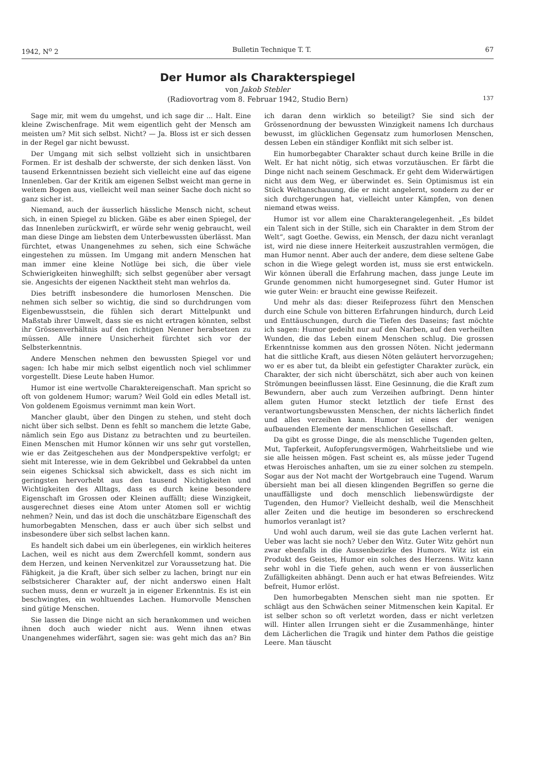1942, N<sup>o</sup> 2 Bulletin Technique T. T. 67
Der Humor als Charakterspiegel
von Jakob Stebler
(Radiovortrag vom 8. Februar 1942, Studio Bern)
137
Sage mir, mit wem du umgehst, und ich sage dir ... Halt. Eine kleine Zwischenfrage. Mit wem eigentlich geht der Mensch am meisten um? Mit sich selbst. Nicht? — Ja. Bloss ist er sich dessen in der Regel gar nicht bewusst.
Der Umgang mit sich selbst vollzieht sich in unsichtbaren Formen. Er ist deshalb der schwerste, der sich denken lässt. Von tausend Erkenntnissen bezieht sich vielleicht eine auf das eigene Innenleben. Gar der Kritik am eigenen Selbst weicht man gerne in weitem Bogen aus, vielleicht weil man seiner Sache doch nicht so ganz sicher ist.
Niemand, auch der äusserlich hässliche Mensch nicht, scheut sich, in einen Spiegel zu blicken. Gäbe es aber einen Spiegel, der das Innenleben zurückwirft, er würde sehr wenig gebraucht, weil man diese Dinge am liebsten dem Unterbewussten überlässt. Man fürchtet, etwas Unangenehmes zu sehen, sich eine Schwäche eingestehen zu müssen. Im Umgang mit andern Menschen hat man immer eine kleine Notlüge bei sich, die über viele Schwierigkeiten hinweghilft; sich selbst gegenüber aber versagt sie. Angesichts der eigenen Nacktheit steht man wehrlos da.
Dies betrifft insbesondere die humorlosen Menschen. Die nehmen sich selber so wichtig, die sind so durchdrungen vom Eigenbewusstsein, die fühlen sich derart Mittelpunkt und Maßstab ihrer Umwelt, dass sie es nicht ertragen könnten, selbst ihr Grössenverhältnis auf den richtigen Nenner herabsetzen zu müssen. Alle innere Unsicherheit fürchtet sich vor der Selbsterkenntnis.
Andere Menschen nehmen den bewussten Spiegel vor und sagen: Ich habe mir mich selbst eigentlich noch viel schlimmer vorgestellt. Diese Leute haben Humor.
Humor ist eine wertvolle Charaktereigenschaft. Man spricht so oft von goldenem Humor; warum? Weil Gold ein edles Metall ist. Von goldenem Egoismus vernimmt man kein Wort.
Mancher glaubt, über den Dingen zu stehen, und steht doch nicht über sich selbst. Denn es fehlt so manchem die letzte Gabe, nämlich sein Ego aus Distanz zu betrachten und zu beurteilen. Einen Menschen mit Humor können wir uns sehr gut vorstellen, wie er das Zeitgeschehen aus der Mondperspektive verfolgt; er sieht mit Interesse, wie in dem Gekribbel und Gekrabbel da unten sein eigenes Schicksal sich abwickelt, dass es sich nicht im geringsten hervorhebt aus den tausend Nichtigkeiten und Wichtigkeiten des Alltags, dass es durch keine besondere Eigenschaft im Grossen oder Kleinen auffällt; diese Winzigkeit, ausgerechnet dieses eine Atom unter Atomen soll er wichtig nehmen? Nein, und das ist doch die unschätzbare Eigenschaft des humorbegabten Menschen, dass er auch über sich selbst und insbesondere über sich selbst lachen kann.
Es handelt sich dabei um ein überlegenes, ein wirklich heiteres Lachen, weil es nicht aus dem Zwerchfell kommt, sondern aus dem Herzen, und keinen Nervenkitzel zur Voraussetzung hat. Die Fähigkeit, ja die Kraft, über sich selber zu lachen, bringt nur ein selbstsicherer Charakter auf, der nicht anderswo einen Halt suchen muss, denn er wurzelt ja in eigener Erkenntnis. Es ist ein beschwingtes, ein wohltuendes Lachen. Humorvolle Menschen sind gütige Menschen.
Sie lassen die Dinge nicht an sich herankommen und weichen ihnen doch auch wieder nicht aus. Wenn ihnen etwas Unangenehmes widerfährt, sagen sie: was geht mich das an? Bin ich daran denn wirklich so beteiligt? Sie sind sich der Grössenordnung der bewussten Winzigkeit namens Ich durchaus bewusst, im glücklichen Gegensatz zum humorlosen Menschen, dessen Leben ein ständiger Konflikt mit sich selber ist.
Ein humorbegabter Charakter schaut durch keine Brille in die Welt. Er hat nicht nötig, sich etwas vorzutäuschen. Er färbt die Dinge nicht nach seinem Geschmack. Er geht dem Widerwärtigen nicht aus dem Weg, er überwindet es. Sein Optimismus ist ein Stück Weltanschauung, die er nicht angelernt, sondern zu der er sich durchgerungen hat, vielleicht unter Kämpfen, von denen niemand etwas weiss.
Humor ist vor allem eine Charakterangelegenheit. „Es bildet ein Talent sich in der Stille, sich ein Charakter in dem Strom der Welt“, sagt Goethe. Gewiss, ein Mensch, der dazu nicht veranlagt ist, wird nie diese innere Heiterkeit auszustrahlen vermögen, die man Humor nennt. Aber auch der andere, dem diese seltene Gabe schon in die Wiege gelegt worden ist, muss sie erst entwickeln. Wir können überall die Erfahrung machen, dass junge Leute im Grunde genommen nicht humorgesegnet sind. Guter Humor ist wie guter Wein: er braucht eine gewisse Reifezeit.
Und mehr als das: dieser Reifeprozess führt den Menschen durch eine Schule von bitteren Erfahrungen hindurch, durch Leid und Enttäuschungen, durch die Tiefen des Daseins; fast möchte ich sagen: Humor gedeiht nur auf den Narben, auf den verheilten Wunden, die das Leben einem Menschen schlug. Die grossen Erkenntnisse kommen aus den grossen Nöten. Nicht jedermann hat die sittliche Kraft, aus diesen Nöten geläutert hervorzugehen; wo er es aber tut, da bleibt ein gefestigter Charakter zurück, ein Charakter, der sich nicht überschätzt, sich aber auch von keinen Strömungen beeinflussen lässt. Eine Gesinnung, die die Kraft zum Bewundern, aber auch zum Verzeihen aufbringt. Denn hinter allem guten Humor steckt letztlich der tiefe Ernst des verantwortungsbewussten Menschen, der nichts lächerlich findet und alles verzeihen kann. Humor ist eines der wenigen aufbauenden Elemente der menschlichen Gesellschaft.
Da gibt es grosse Dinge, die als menschliche Tugenden gelten, Mut, Tapferkeit, Aufopferungsvermögen, Wahrheitsliebe und wie sie alle heissen mögen. Fast scheint es, als müsse jeder Tugend etwas Heroisches anhaften, um sie zu einer solchen zu stempeln. Sogar aus der Not macht der Wortgebrauch eine Tugend. Warum übersieht man bei all diesen klingenden Begriffen so gerne die unauffälligste und doch menschlich liebenswürdigste der Tugenden, den Humor? Vielleicht deshalb, weil die Menschheit aller Zeiten und die heutige im besonderen so erschreckend humorlos veranlagt ist?
Und wohl auch darum, weil sie das gute Lachen verlernt hat. Ueber was lacht sie noch? Ueber den Witz. Guter Witz gehört nun zwar ebenfalls in die Aussenbezirke des Humors. Witz ist ein Produkt des Geistes, Humor ein solches des Herzens. Witz kann sehr wohl in die Tiefe gehen, auch wenn er von äusserlichen Zufälligkeiten abhängt. Denn auch er hat etwas Befreiendes. Witz befreit, Humor erlöst.
Den humorbegabten Menschen sieht man nie spotten. Er schlägt aus den Schwächen seiner Mitmenschen kein Kapital. Er ist selber schon so oft verletzt worden, dass er nicht verletzen will. Hinter allen Irrungen sieht er die Zusammenhänge, hinter dem Lächerlichen die Tragik und hinter dem Pathos die geistige Leere. Man täuscht